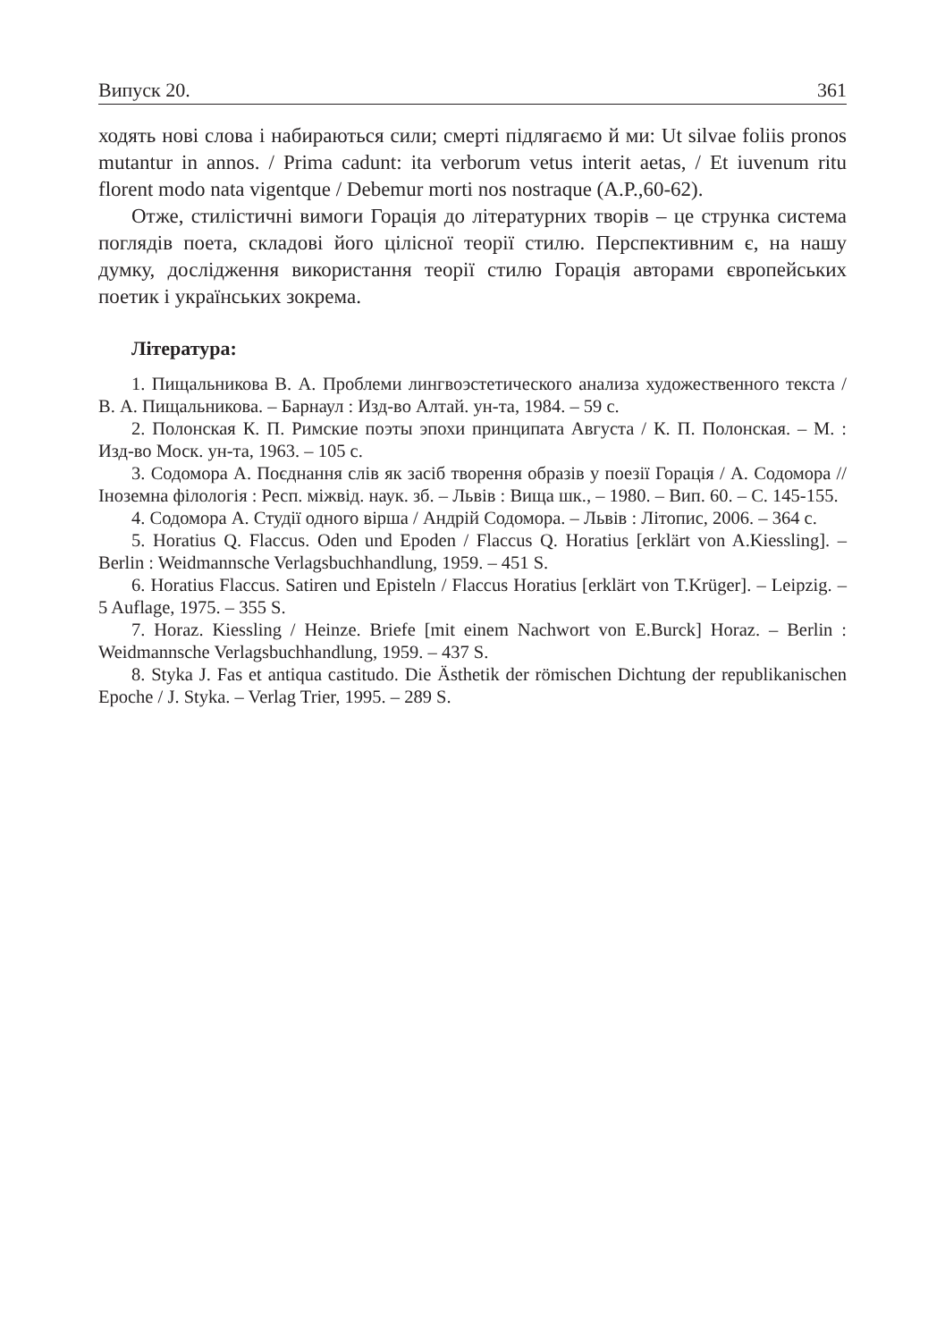Випуск 20. 361
ходять нові слова і набираються сили; смерті підлягаємо й ми: Ut silvae foliis pronos mutantur in annos. / Prima cadunt: ita verborum vetus interit aetas, / Et iuvenum ritu florent modo nata vigentque / Debemur morti nos nostraque (A.P.,60-62).
Отже, стилістичні вимоги Горація до літературних творів – це струнка система поглядів поета, складові його цілісної теорії стилю. Перспективним є, на нашу думку, дослідження використання теорії стилю Горація авторами європейських поетик і українських зокрема.
Література:
1. Пищальникова В. А. Проблеми лингвоэстетического анализа художественного текста / В. А. Пищальникова. – Барнаул : Изд-во Алтай. ун-та, 1984. – 59 с.
2. Полонская К. П. Римские поэты эпохи принципата Августа / К. П. Полонская. – М. : Изд-во Моск. ун-та, 1963. – 105 с.
3. Содомора А. Поєднання слів як засіб творення образів у поезії Горація / А. Содомора // Іноземна філологія : Респ. міжвід. наук. зб. – Львів : Вища шк., – 1980. – Вип. 60. – С. 145-155.
4. Содомора А. Студії одного вірша / Андрій Содомора. – Львів : Літопис, 2006. – 364 с.
5. Horatius Q. Flaccus. Oden und Epoden / Flaccus Q. Horatius [erklärt von A.Kiessling]. – Berlin : Weidmannsche Verlagsbuchhandlung, 1959. – 451 S.
6. Horatius Flaccus. Satiren und Episteln / Flaccus Horatius [erklärt von T.Krüger]. – Leipzig. – 5 Auflage, 1975. – 355 S.
7. Horaz. Kiessling / Heinze. Briefe [mit einem Nachwort von E.Burck] Horaz. – Berlin : Weidmannsche Verlagsbuchhandlung, 1959. – 437 S.
8. Styka J. Fas et antiqua castitudo. Die Ästhetik der römischen Dichtung der republikanischen Epoche / J. Styka. – Verlag Trier, 1995. – 289 S.